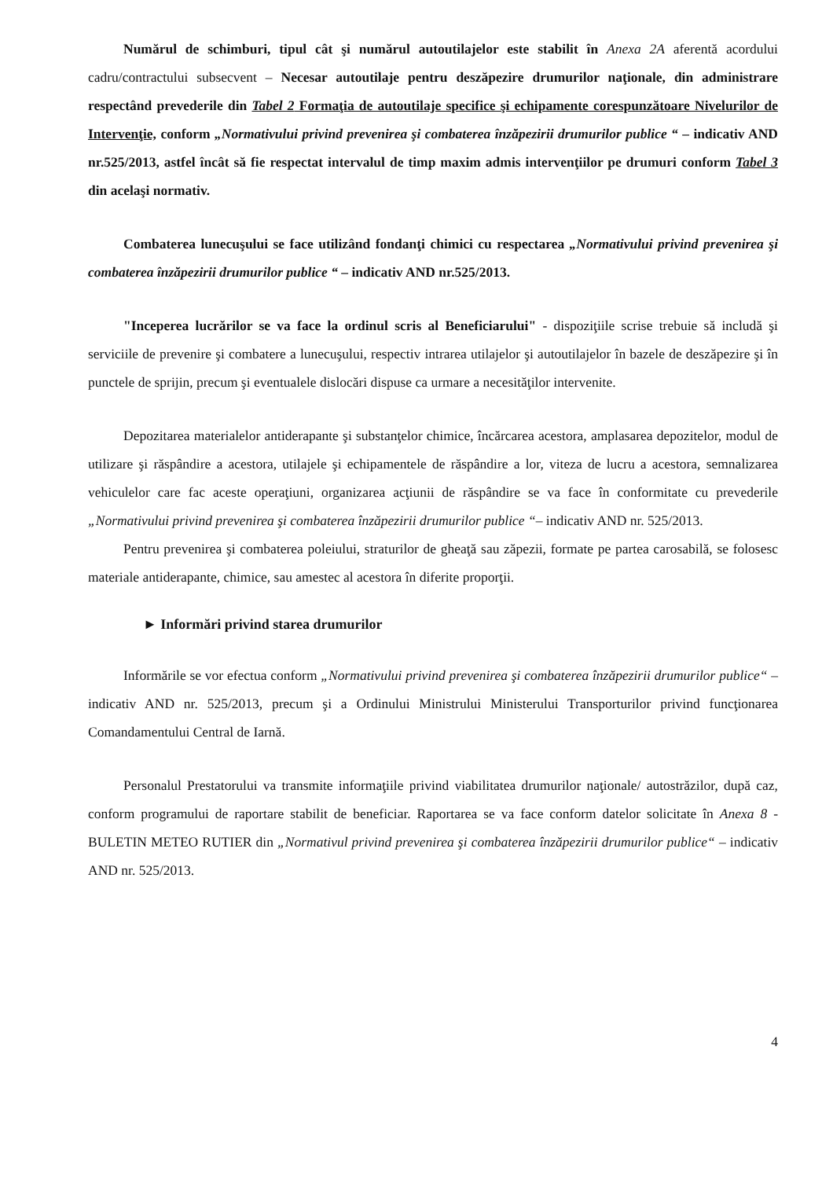Numărul de schimburi, tipul cât şi numărul autoutilajelor este stabilit în Anexa 2A aferentă acordului cadru/contractului subsecvent – Necesar autoutilaje pentru deszăpezire drumurilor naţionale, din administrare respectând prevederile din Tabel 2 Formaţia de autoutilaje specifice şi echipamente corespunzătoare Nivelurilor de Intervenţie, conform „Normativului privind prevenirea şi combaterea înzăpezirii drumurilor publice “ – indicativ AND nr.525/2013, astfel încât să fie respectat intervalul de timp maxim admis intervenţiilor pe drumuri conform Tabel 3 din acelaşi normativ.
Combaterea lunecuşului se face utilizând fondanţi chimici cu respectarea „Normativului privind prevenirea şi combaterea înzăpezirii drumurilor publice “ – indicativ AND nr.525/2013.
"Inceperea lucrărilor se va face la ordinul scris al Beneficiarului" - dispoziţiile scrise trebuie să includă şi serviciile de prevenire şi combatere a lunecuşului, respectiv intrarea utilajelor şi autoutilajelor în bazele de deszăpezire şi în punctele de sprijin, precum şi eventualele dislocări dispuse ca urmare a necesităţilor intervenite.
Depozitarea materialelor antiderapante şi substanţelor chimice, încărcarea acestora, amplasarea depozitelor, modul de utilizare şi răspândire a acestora, utilajele şi echipamentele de răspândire a lor, viteza de lucru a acestora, semnalizarea vehiculelor care fac aceste operaţiuni, organizarea acţiunii de răspândire se va face în conformitate cu prevederile „Normativului privind prevenirea şi combaterea înzăpezirii drumurilor publice “– indicativ AND nr. 525/2013.
Pentru prevenirea şi combaterea poleiului, straturilor de gheaţă sau zăpezii, formate pe partea carosabilă, se folosesc materiale antiderapante, chimice, sau amestec al acestora în diferite proporţii.
► Informări privind starea drumurilor
Informările se vor efectua conform „Normativului privind prevenirea şi combaterea înzăpezirii drumurilor publice“ – indicativ AND nr. 525/2013, precum şi a Ordinului Ministrului Ministerului Transporturilor privind funcţionarea Comandamentului Central de Iarnă.
Personalul Prestatorului va transmite informaţiile privind viabilitatea drumurilor naţionale/ autostrăzilor, după caz, conform programului de raportare stabilit de beneficiar. Raportarea se va face conform datelor solicitate în Anexa 8 - BULETIN METEO RUTIER din „Normativul privind prevenirea şi combaterea înzăpezirii drumurilor publice“ – indicativ AND nr. 525/2013.
4